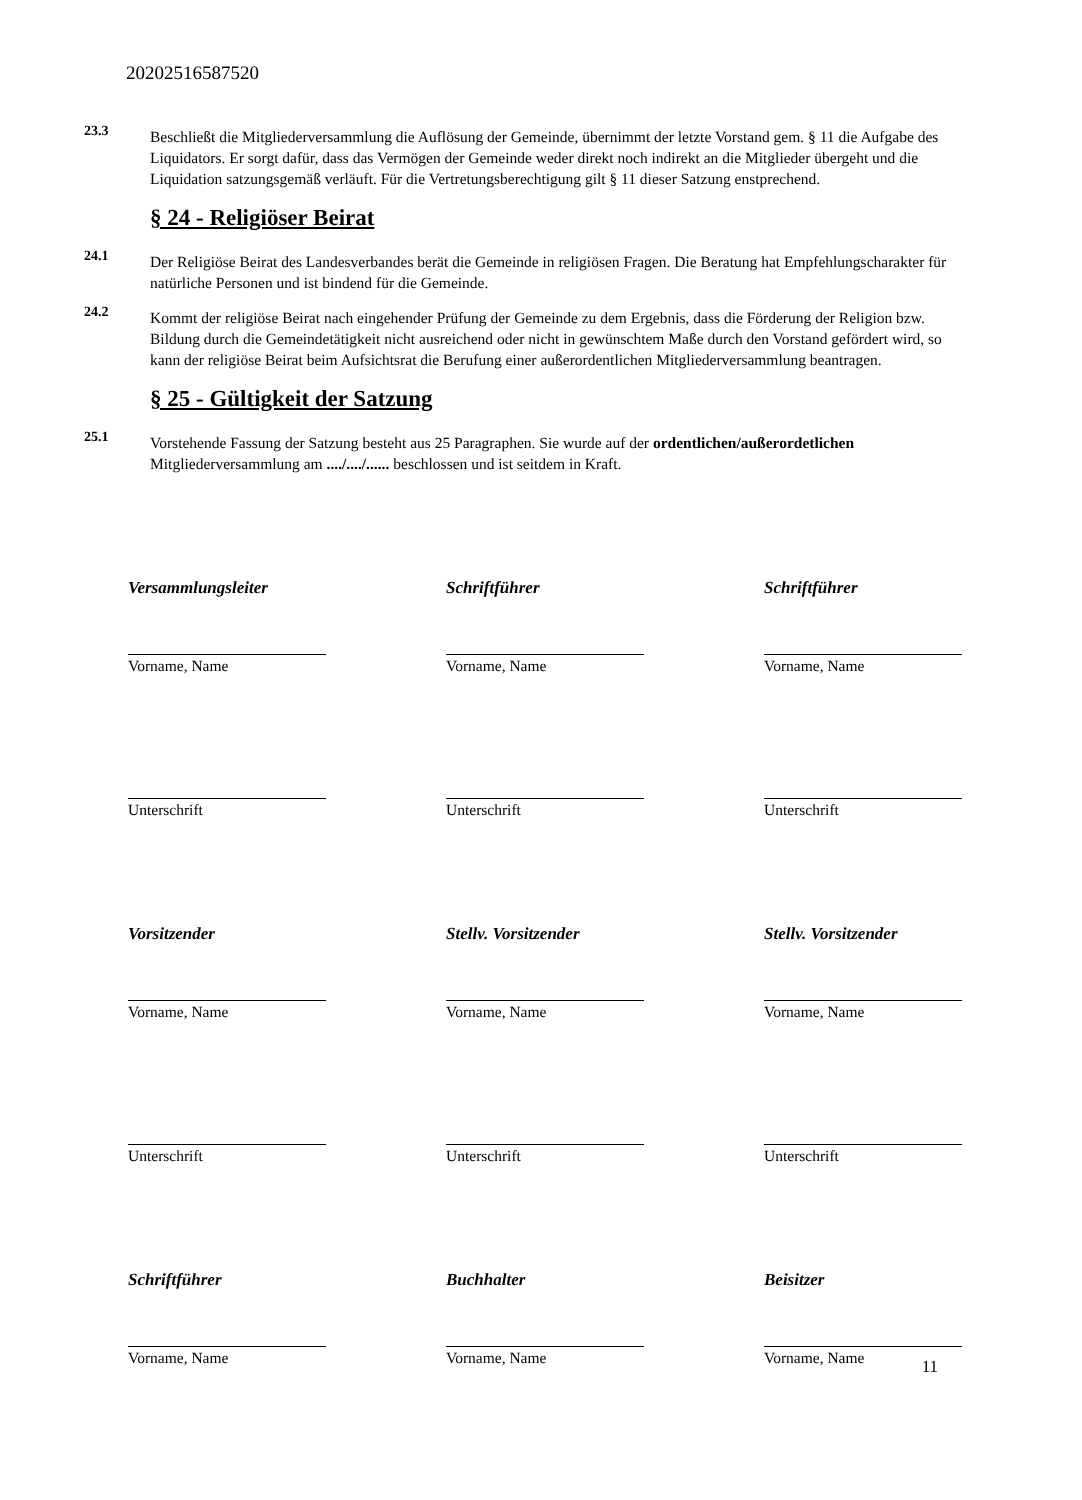20202516587520
23.3
Beschließt die Mitgliederversammlung die Auflösung der Gemeinde, übernimmt der letzte Vorstand gem. § 11 die Aufgabe des Liquidators. Er sorgt dafür, dass das Vermögen der Gemeinde weder direkt noch indirekt an die Mitglieder übergeht und die Liquidation satzungsgemäß verläuft. Für die Vertretungsberechtigung gilt § 11 dieser Satzung enstprechend.
§ 24 - Religiöser Beirat
24.1
Der Religiöse Beirat des Landesverbandes berät die Gemeinde in religiösen Fragen. Die Beratung hat Empfehlungscharakter für natürliche Personen und ist bindend für die Gemeinde.
24.2
Kommt der religiöse Beirat nach eingehender Prüfung der Gemeinde zu dem Ergebnis, dass die Förderung der Religion bzw. Bildung durch die Gemeindetätigkeit nicht ausreichend oder nicht in gewünschtem Maße durch den Vorstand gefördert wird, so kann der religiöse Beirat beim Aufsichtsrat die Berufung einer außerordentlichen Mitgliederversammlung beantragen.
§ 25 - Gültigkeit der Satzung
25.1
Vorstehende Fassung der Satzung besteht aus 25 Paragraphen. Sie wurde auf der ordentlichen/außerordetlichen Mitgliederversammlung am ..../..../...... beschlossen und ist seitdem in Kraft.
Versammlungsleiter
Schriftführer
Schriftführer
Vorname, Name
Vorname, Name
Vorname, Name
Unterschrift
Unterschrift
Unterschrift
Vorsitzender
Stellv. Vorsitzender
Stellv. Vorsitzender
Vorname, Name
Vorname, Name
Vorname, Name
Unterschrift
Unterschrift
Unterschrift
Schriftführer
Buchhalter
Beisitzer
Vorname, Name
Vorname, Name
Vorname, Name
11